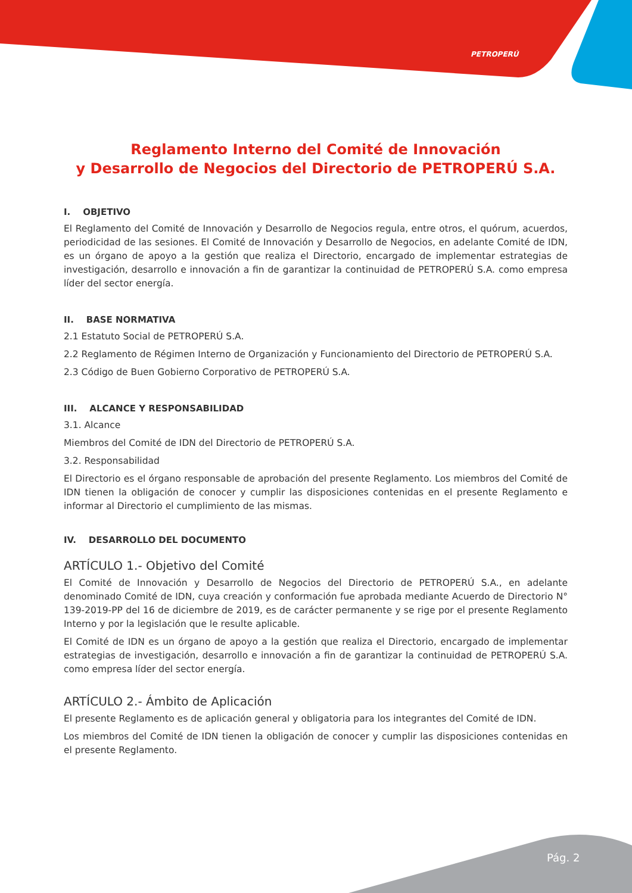PETROPERÚ
Reglamento Interno del Comité de Innovación
y Desarrollo de Negocios del Directorio de PETROPERÚ S.A.
I. OBJETIVO
El Reglamento del Comité de Innovación y Desarrollo de Negocios regula, entre otros, el quórum, acuerdos, periodicidad de las sesiones. El Comité de Innovación y Desarrollo de Negocios, en adelante Comité de IDN, es un órgano de apoyo a la gestión que realiza el Directorio, encargado de implementar estrategias de investigación, desarrollo e innovación a fin de garantizar la continuidad de PETROPERÚ S.A. como empresa líder del sector energía.
II. BASE NORMATIVA
2.1 Estatuto Social de PETROPERÚ S.A.
2.2 Reglamento de Régimen Interno de Organización y Funcionamiento del Directorio de PETROPERÚ S.A.
2.3 Código de Buen Gobierno Corporativo de PETROPERÚ S.A.
III. ALCANCE Y RESPONSABILIDAD
3.1. Alcance
Miembros del Comité de IDN del Directorio de PETROPERÚ S.A.
3.2. Responsabilidad
El Directorio es el órgano responsable de aprobación del presente Reglamento. Los miembros del Comité de IDN tienen la obligación de conocer y cumplir las disposiciones contenidas en el presente Reglamento e informar al Directorio el cumplimiento de las mismas.
IV. DESARROLLO DEL DOCUMENTO
ARTÍCULO 1.- Objetivo del Comité
El Comité de Innovación y Desarrollo de Negocios del Directorio de PETROPERÚ S.A., en adelante denominado Comité de IDN, cuya creación y conformación fue aprobada mediante Acuerdo de Directorio N° 139-2019-PP del 16 de diciembre de 2019, es de carácter permanente y se rige por el presente Reglamento Interno y por la legislación que le resulte aplicable.
El Comité de IDN es un órgano de apoyo a la gestión que realiza el Directorio, encargado de implementar estrategias de investigación, desarrollo e innovación a fin de garantizar la continuidad de PETROPERÚ S.A. como empresa líder del sector energía.
ARTÍCULO 2.- Ámbito de Aplicación
El presente Reglamento es de aplicación general y obligatoria para los integrantes del Comité de IDN.
Los miembros del Comité de IDN tienen la obligación de conocer y cumplir las disposiciones contenidas en el presente Reglamento.
Pág. 2